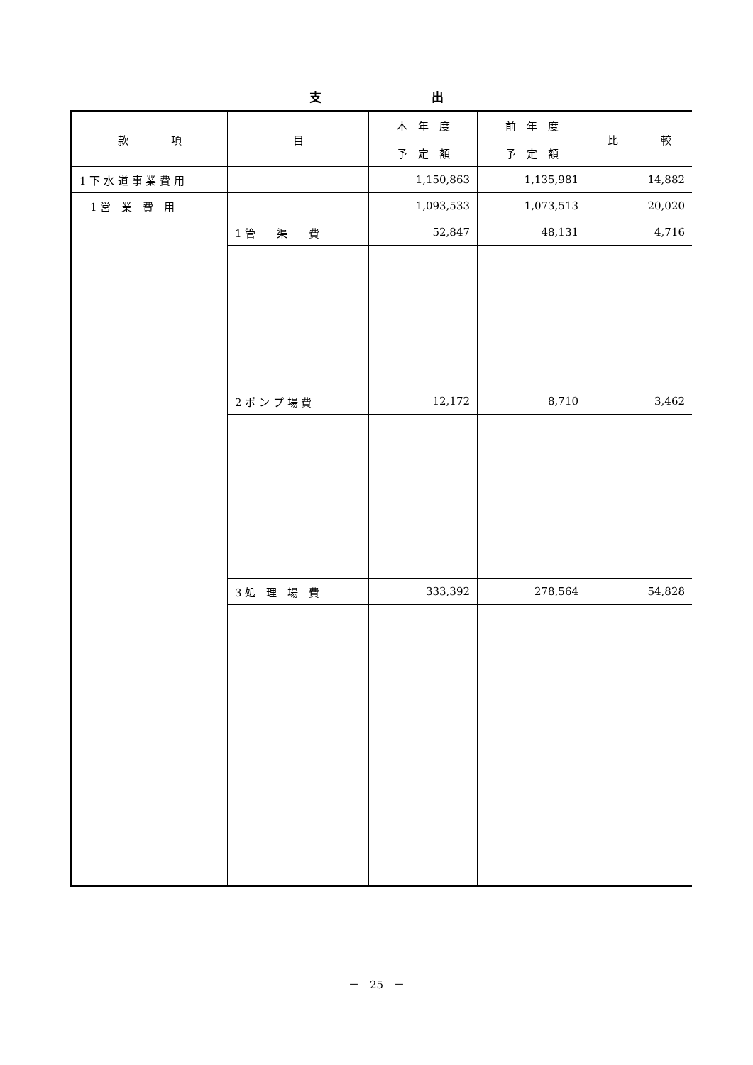支 出
| 款 項 | 目 | 本 年 度 予 定 額 | 前 年 度 予 定 額 | 比 較 |
| --- | --- | --- | --- | --- |
| 1 下 水 道 事 業 費 用 | | 1,150,863 | 1,135,981 | 14,882 |
| 1 営 業 費 用 | | 1,093,533 | 1,073,513 | 20,020 |
| | 1 管 渠 費 | 52,847 | 48,131 | 4,716 |
| | 2 ポ ン プ 場 費 | 12,172 | 8,710 | 3,462 |
| | 3 処 理 場 費 | 333,392 | 278,564 | 54,828 |
－　25　－